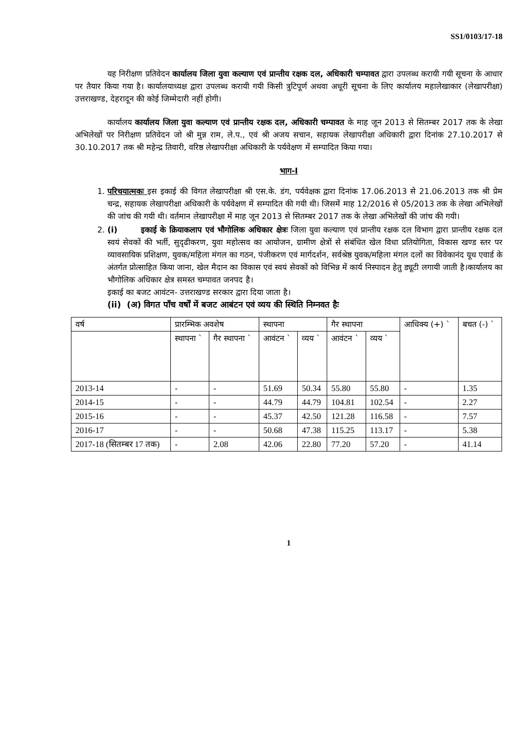SS1/0103/17-18
यह निरीक्षण प्रतिवेदन कार्यालय जिला युवा कल्याण एवं प्रान्तीय रक्षक दल, अधिकारी चम्पावत द्वारा उपलब्ध करायी गयी सूचना के आधार पर तैयार किया गया है। कार्यालयाध्यक्ष द्वारा उपलब्ध करायी गयी किसी त्रुटिपूर्ण अथवा अधूरी सूचना के लिए कार्यालय महालेखाकार (लेखापरीक्षा) उत्तराखण्ड, देहरादून की कोई जिम्मेदारी नहीं होगी।
कार्यालय कार्यालय जिला युवा कल्याण एवं प्रान्तीय रक्षक दल, अधिकारी चम्पावत के माह जून 2013 से सितम्बर 2017 तक के लेखा अभिलेखों पर निरीक्षण प्रतिवेदन जो श्री मुन्न राम, ले.प., एवं श्री अजय सचान, सहायक लेखापरीक्षा अधिकारी द्वारा दिनांक 27.10.2017 से 30.10.2017 तक श्री महेन्द्र तिवारी, वरिष्ठ लेखापरीक्षा अधिकारी के पर्यवेक्षण में सम्पादित किया गया।
भाग-I
1. परिचयात्मकः इस इकाई की विगत लेखापरीक्षा श्री एस.के. डंग, पर्यवेक्षक द्वारा दिनांक 17.06.2013 से 21.06.2013 तक श्री प्रेम चन्द्र, सहायक लेखापरीक्षा अधिकारी के पर्यवेक्षण में सम्पादित की गयी थी। जिसमें माह 12/2016 से 05/2013 तक के लेखा अभिलेखों की जांच की गयी थी। वर्तमान लेखापरीक्षा में माह जून 2013 से सितम्बर 2017 तक के लेखा अभिलेखों की जांच की गयी।
2. (i) इकाई के क्रियाकलाप एवं भौगोलिक अधिकार क्षेत्रः जिला युवा कल्याण एवं प्रान्तीय रक्षक दल विभाग द्वारा प्रान्तीय रक्षक दल स्वयं सेवकों की भर्ती, सुदृढीकरण, युवा महोत्सव का आयोजन, ग्रामीण क्षेत्रों से संबंधित खेल विधा प्रतियोगिता, विकास खण्ड स्तर पर व्यावसायिक प्रशिक्षण, युवक/महिला मंगल का गठन, पंजीकरण एवं मार्गदर्शन, सर्वश्रेष्ठ युवक/महिला मंगल दलों का विवेकानंद यूथ एवार्ड के अंतर्गत प्रोत्साहित किया जाना, खेल मैदान का विकास एवं स्वयं सेवकों को विभिन्न में कार्य निस्पादन हेतु ड्यूटी लगायी जाती है।कार्यालय का भौगोलिक अधिकार क्षेत्र समस्त चम्पावत जनपद है।
इकाई का बजट आवंटन- उत्तराखण्ड सरकार द्वारा दिया जाता है।
(ii) (अ) विगत पाँच वर्षों में बजट आबंटन एवं व्यय की स्थिति निम्नवत हैः
| वर्ष | प्रारम्भिक अवशेष | | स्थापना | | गैर स्थापना | | आधिक्य (+) ` | बचत (-) ` |
| --- | --- | --- | --- | --- | --- | --- | --- | --- |
| | स्थापना ` | गैर स्थापना ` | आवंटन ` | व्यय ` | आवंटन ` | व्यय ` | | |
| 2013-14 | - | - | 51.69 | 50.34 | 55.80 | 55.80 | - | 1.35 |
| 2014-15 | - | - | 44.79 | 44.79 | 104.81 | 102.54 | - | 2.27 |
| 2015-16 | - | - | 45.37 | 42.50 | 121.28 | 116.58 | - | 7.57 |
| 2016-17 | - | - | 50.68 | 47.38 | 115.25 | 113.17 | - | 5.38 |
| 2017-18 (सितम्बर 17 तक) | - | 2.08 | 42.06 | 22.80 | 77.20 | 57.20 | - | 41.14 |
1